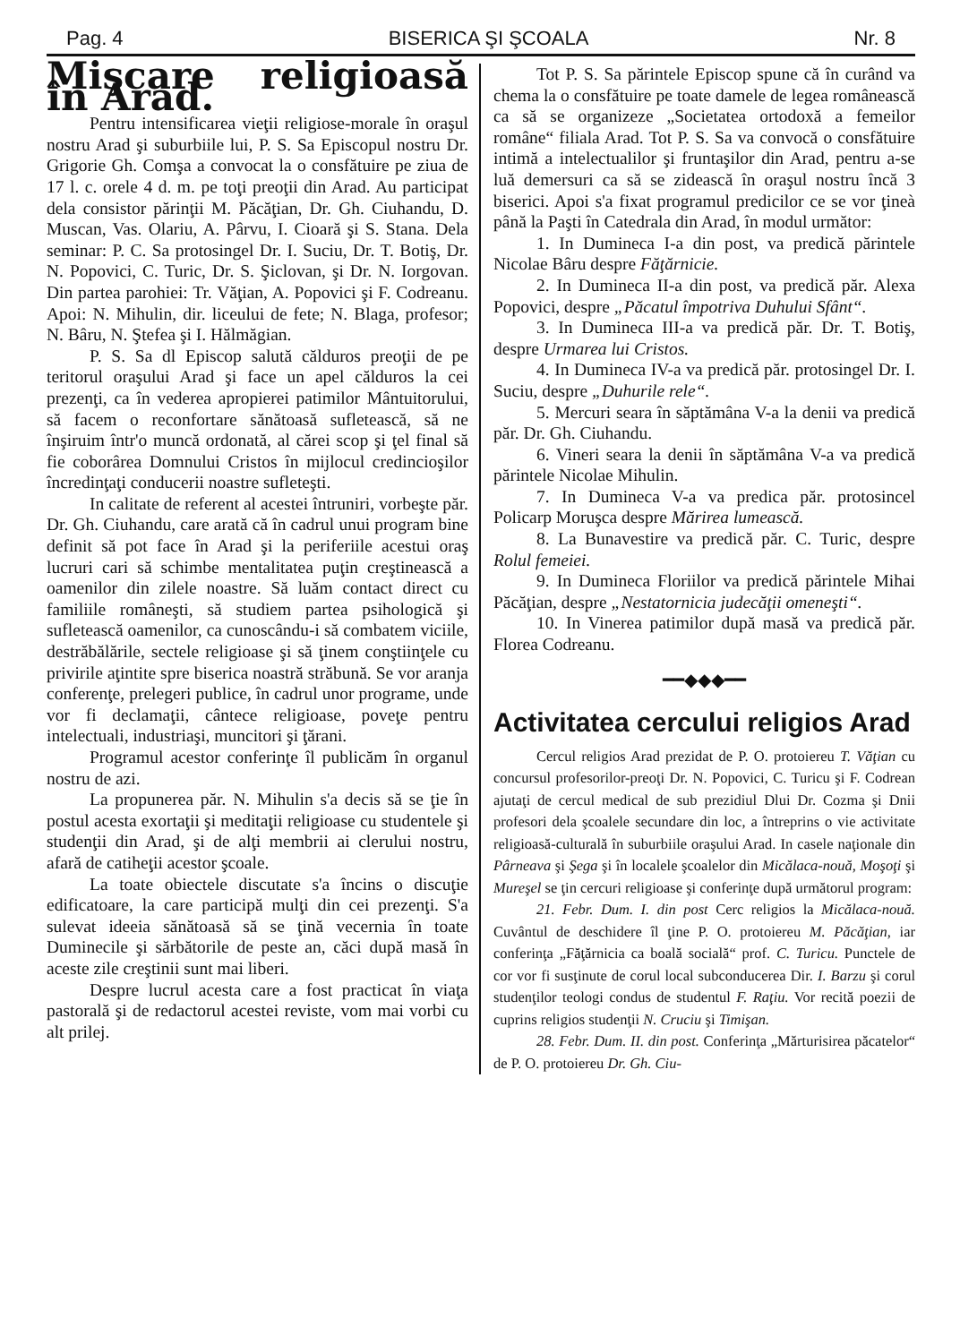Pag. 4 BISERICA ŞI ŞCOALA Nr. 8
Mişcare religioasă în Arad.
Pentru intensificarea vieţii religiose-morale în oraşul nostru Arad şi suburbiile lui, P. S. Sa Episcopul nostru Dr. Grigorie Gh. Comşa a convocat la o consfătuire pe ziua de 17 l. c. orele 4 d. m. pe toţi preoţii din Arad. Au participat dela consistor părinţii M. Păcăţian, Dr. Gh. Ciuhandu, D. Muscan, Vas. Olariu, A. Pârvu, I. Cioară şi S. Stana. Dela seminar: P. C. Sa protosingel Dr. I. Suciu, Dr. T. Botiş, Dr. N. Popovici, C. Turic, Dr. S. Şiclovan, şi Dr. N. Iorgovan. Din partea parohiei: Tr. Văţian, A. Popovici şi F. Codreanu. Apoi: N. Mihulin, dir. liceului de fete; N. Blaga, profesor; N. Bâru, N. Ştefea şi I. Hălmăgian.
P. S. Sa dl Episcop salută călduros preoţii de pe teritorul oraşului Arad şi face un apel călduros la cei prezenţi, ca în vederea apropierei patimilor Mântuitorului, să facem o reconfortare sănătoasă sufletească, să ne înşiruim într'o muncă ordonată, al cărei scop şi ţel final să fie coborârea Domnului Cristos în mijlocul credincioşilor încredinţaţi conducerii noastre sufleteşti.
In calitate de referent al acestei întruniri, vorbeşte păr. Dr. Gh. Ciuhandu, care arată că în cadrul unui program bine definit să pot face în Arad şi la periferiile acestui oraş lucruri cari să schimbe mentalitatea puţin creştinească a oamenilor din zilele noastre. Să luăm contact direct cu familiile româneşti, să studiem partea psihologică şi sufletească oamenilor, ca cunoscându-i să combatem viciile, destrăbălările, sectele religioase şi să ţinem conştiinţele cu privirile aţintite spre biserica noastră străbună. Se vor aranja conferenţe, prelegeri publice, în cadrul unor programe, unde vor fi declamaţii, cântece religioase, poveţe pentru intelectuali, industriaşi, muncitori şi ţărani.
Programul acestor conferinţe îl publicăm în organul nostru de azi.
La propunerea păr. N. Mihulin s'a decis să se ţie în postul acesta exortaţii şi meditaţii religioase cu studentele şi studenţii din Arad, şi de alţi membrii ai clerului nostru, afară de catiheţii acestor şcoale.
La toate obiectele discutate s'a încins o discuţie edificatoare, la care participă mulţi din cei prezenţi. S'a sulevat ideeia sănătoasă să se ţină vecernia în toate Duminecile şi sărbătorile de peste an, căci după masă în aceste zile creştinii sunt mai liberi.
Despre lucrul acesta care a fost practicat în viaţa pastorală şi de redactorul acestei reviste, vom mai vorbi cu alt prilej.
Tot P. S. Sa părintele Episcop spune că în curând va chema la o consfătuire pe toate damele de legea românească ca să se organizeze „Societatea ortodoxă a femeilor române“ filiala Arad. Tot P. S. Sa va convocă o consfătuire intimă a intelectualilor şi fruntaşilor din Arad, pentru a-se luă demersuri ca să se zidească în oraşul nostru încă 3 biserici. Apoi s'a fixat programul predicilor ce se vor ţineà până la Paşti în Catedrala din Arad, în modul următor:
1. In Dumineca I-a din post, va predică părintele Nicolae Bâru despre Făţărnicie.
2. In Dumineca II-a din post, va predică păr. Alexa Popovici, despre „Păcatul împotriva Duhului Sfânt“.
3. In Dumineca III-a va predică păr. Dr. T. Botiş, despre Urmarea lui Cristos.
4. In Dumineca IV-a va predică păr. protosingel Dr. I. Suciu, despre „Duhurile rele“.
5. Mercuri seara în săptămâna V-a la denii va predică păr. Dr. Gh. Ciuhandu.
6. Vineri seara la denii în săptămâna V-a va predică părintele Nicolae Mihulin.
7. In Dumineca V-a va predica păr. protosincel Policarp Moruşca despre Mărirea lumească.
8. La Bunavestire va predică păr. C. Turic, despre Rolul femeiei.
9. In Dumineca Floriilor va predică părintele Mihai Păcăţian, despre „Nestatornicia judecăţii omeneşti“.
10. In Vinerea patimilor după masă va predică păr. Florea Codreanu.
━━◆◆◆━━
Activitatea cercului religios Arad
Cercul religios Arad prezidat de P. O. protoiereu T. Văţian cu concursul profesorilor-preoţi Dr. N. Popovici, C. Turicu şi F. Codrean ajutaţi de cercul medical de sub prezidiul Dlui Dr. Cozma şi Dnii profesori dela şcoalele secundare din loc, a întreprins o vie activitate religioasă-culturală în suburbiile oraşului Arad. In casele naţionale din Pârneava şi Şega şi în localele şcoalelor din Micălaca-nouă, Moşoţi şi Mureşel se ţin cercuri religioase şi conferinţe după următorul program:
21. Febr. Dum. I. din post Cerc religios la Micălaca-nouă. Cuvântul de deschidere îl ţine P. O. protoiereu M. Păcăţian, iar conferinţa „Făţărnicia ca boală socială“ prof. C. Turicu. Punctele de cor vor fi susţinute de corul local subconducerea Dir. I. Barzu şi corul studenţilor teologi condus de studentul F. Raţiu. Vor recită poezii de cuprins religios studenţii N. Cruciu şi Timişan.
28. Febr. Dum. II. din post. Conferinţa „Mărturisirea păcatelor“ de P. O. protoiereu Dr. Gh. Ciu-